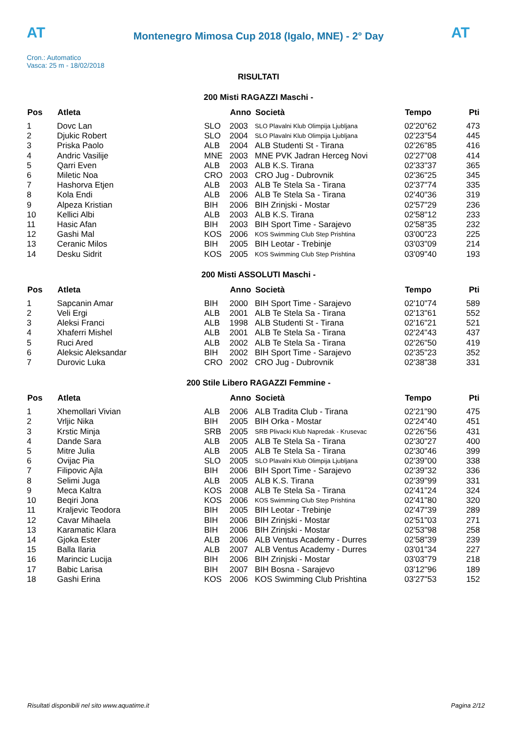AT
Montenegro Mimosa Cup 2018 (Igalo, MNE) - 2° Day
AT
Cron.: Automatico
Vasca: 25 m - 18/02/2018
RISULTATI
200 Misti RAGAZZI Maschi -
| Pos | Atleta | | Anno | Società | Tempo | Pti |
| --- | --- | --- | --- | --- | --- | --- |
| 1 | Dovc Lan | SLO | 2003 | SLO Plavalni Klub Olimpija Ljubljana | 02'20"62 | 473 |
| 2 | Djukic Robert | SLO | 2004 | SLO Plavalni Klub Olimpija Ljubljana | 02'23"54 | 445 |
| 3 | Priska Paolo | ALB | 2004 | ALB Studenti St - Tirana | 02'26"85 | 416 |
| 4 | Andric Vasilije | MNE | 2003 | MNE PVK Jadran Herceg Novi | 02'27"08 | 414 |
| 5 | Qarri Even | ALB | 2003 | ALB K.S. Tirana | 02'33"37 | 365 |
| 6 | Miletic Noa | CRO | 2003 | CRO Jug - Dubrovnik | 02'36"25 | 345 |
| 7 | Hashorva Etjen | ALB | 2003 | ALB Te Stela Sa - Tirana | 02'37"74 | 335 |
| 8 | Kola Endi | ALB | 2006 | ALB Te Stela Sa - Tirana | 02'40"36 | 319 |
| 9 | Alpeza Kristian | BIH | 2006 | BIH Zrinjski - Mostar | 02'57"29 | 236 |
| 10 | Kellici Albi | ALB | 2003 | ALB K.S. Tirana | 02'58"12 | 233 |
| 11 | Hasic Afan | BIH | 2003 | BIH Sport Time - Sarajevo | 02'58"35 | 232 |
| 12 | Gashi Mal | KOS | 2006 | KOS Swimming Club Step Prishtina | 03'00"23 | 225 |
| 13 | Ceranic Milos | BIH | 2005 | BIH Leotar - Trebinje | 03'03"09 | 214 |
| 14 | Desku Sidrit | KOS | 2005 | KOS Swimming Club Step Prishtina | 03'09"40 | 193 |
200 Misti ASSOLUTI Maschi -
| Pos | Atleta | | Anno | Società | Tempo | Pti |
| --- | --- | --- | --- | --- | --- | --- |
| 1 | Sapcanin Amar | BIH | 2000 | BIH Sport Time - Sarajevo | 02'10"74 | 589 |
| 2 | Veli Ergi | ALB | 2001 | ALB Te Stela Sa - Tirana | 02'13"61 | 552 |
| 3 | Aleksi Franci | ALB | 1998 | ALB Studenti St - Tirana | 02'16"21 | 521 |
| 4 | Xhaferri Mishel | ALB | 2001 | ALB Te Stela Sa - Tirana | 02'24"43 | 437 |
| 5 | Ruci Ared | ALB | 2002 | ALB Te Stela Sa - Tirana | 02'26"50 | 419 |
| 6 | Aleksic Aleksandar | BIH | 2002 | BIH Sport Time - Sarajevo | 02'35"23 | 352 |
| 7 | Durovic Luka | CRO | 2002 | CRO Jug - Dubrovnik | 02'38"38 | 331 |
200 Stile Libero RAGAZZI Femmine -
| Pos | Atleta | | Anno | Società | Tempo | Pti |
| --- | --- | --- | --- | --- | --- | --- |
| 1 | Xhemollari Vivian | ALB | 2006 | ALB Tradita Club - Tirana | 02'21"90 | 475 |
| 2 | Vrljic Nika | BIH | 2005 | BIH Orka - Mostar | 02'24"40 | 451 |
| 3 | Krstic Minja | SRB | 2005 | SRB Plivacki Klub Napredak - Krusevac | 02'26"56 | 431 |
| 4 | Dande Sara | ALB | 2005 | ALB Te Stela Sa - Tirana | 02'30"27 | 400 |
| 5 | Mitre Julia | ALB | 2005 | ALB Te Stela Sa - Tirana | 02'30"46 | 399 |
| 6 | Ovijac Pia | SLO | 2005 | SLO Plavalni Klub Olimpija Ljubljana | 02'39"00 | 338 |
| 7 | Filipovic Ajla | BIH | 2006 | BIH Sport Time - Sarajevo | 02'39"32 | 336 |
| 8 | Selimi Juga | ALB | 2005 | ALB K.S. Tirana | 02'39"99 | 331 |
| 9 | Meca Kaltra | KOS | 2008 | ALB Te Stela Sa - Tirana | 02'41"24 | 324 |
| 10 | Beqiri Jona | KOS | 2006 | KOS Swimming Club Step Prishtina | 02'41"80 | 320 |
| 11 | Kraljevic Teodora | BIH | 2005 | BIH Leotar - Trebinje | 02'47"39 | 289 |
| 12 | Cavar Mihaela | BIH | 2006 | BIH Zrinjski - Mostar | 02'51"03 | 271 |
| 13 | Karamatic Klara | BIH | 2006 | BIH Zrinjski - Mostar | 02'53"98 | 258 |
| 14 | Gjoka Ester | ALB | 2006 | ALB Ventus Academy - Durres | 02'58"39 | 239 |
| 15 | Balla Ilaria | ALB | 2007 | ALB Ventus Academy - Durres | 03'01"34 | 227 |
| 16 | Marincic Lucija | BIH | 2006 | BIH Zrinjski - Mostar | 03'03"79 | 218 |
| 17 | Babic Larisa | BIH | 2007 | BIH Bosna - Sarajevo | 03'12"96 | 189 |
| 18 | Gashi Erina | KOS | 2006 | KOS Swimming Club Prishtina | 03'27"53 | 152 |
Risultati disponibili nel sito www.aquatime.it Pagina 2/12